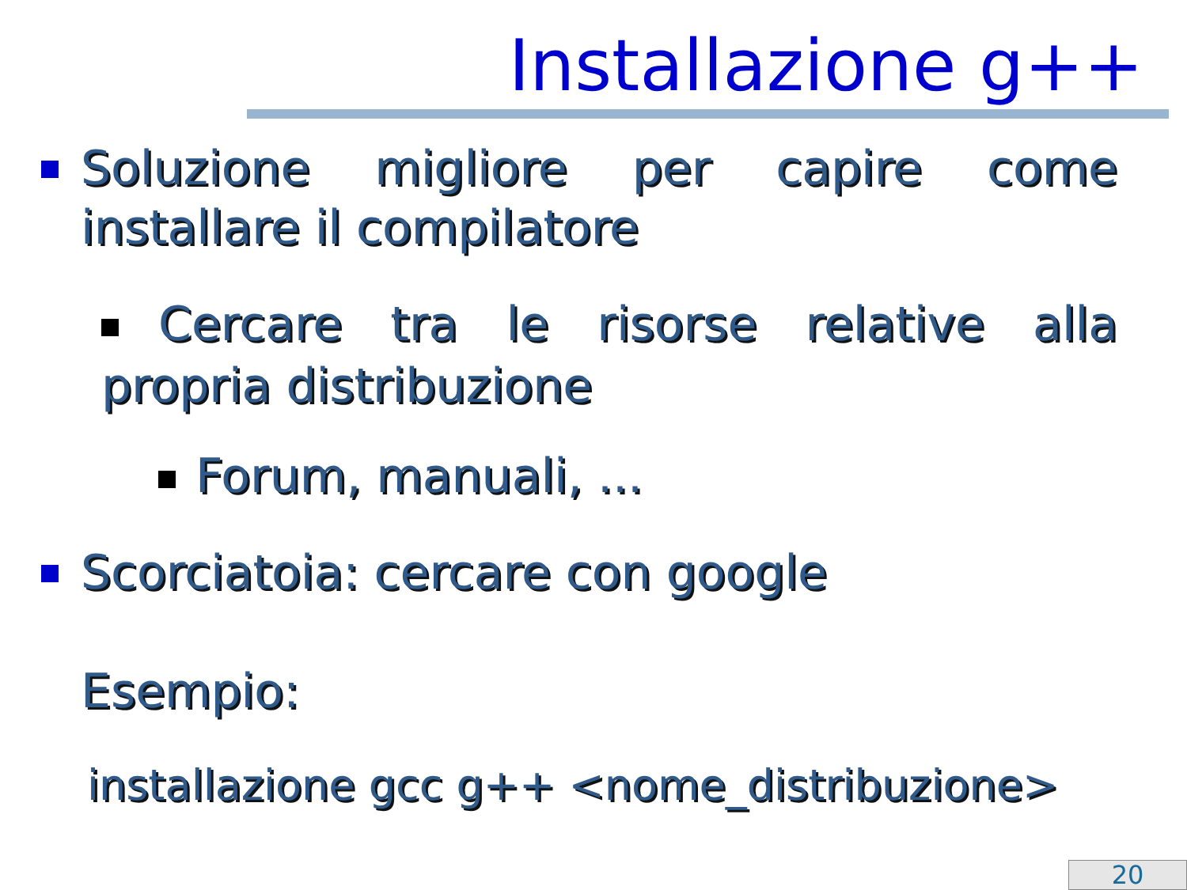Installazione g++
Soluzione migliore per capire come installare il compilatore
Cercare tra le risorse relative alla propria distribuzione
Forum, manuali, ...
Scorciatoia: cercare con google
Esempio:
installazione gcc g++ <nome_distribuzione>
20